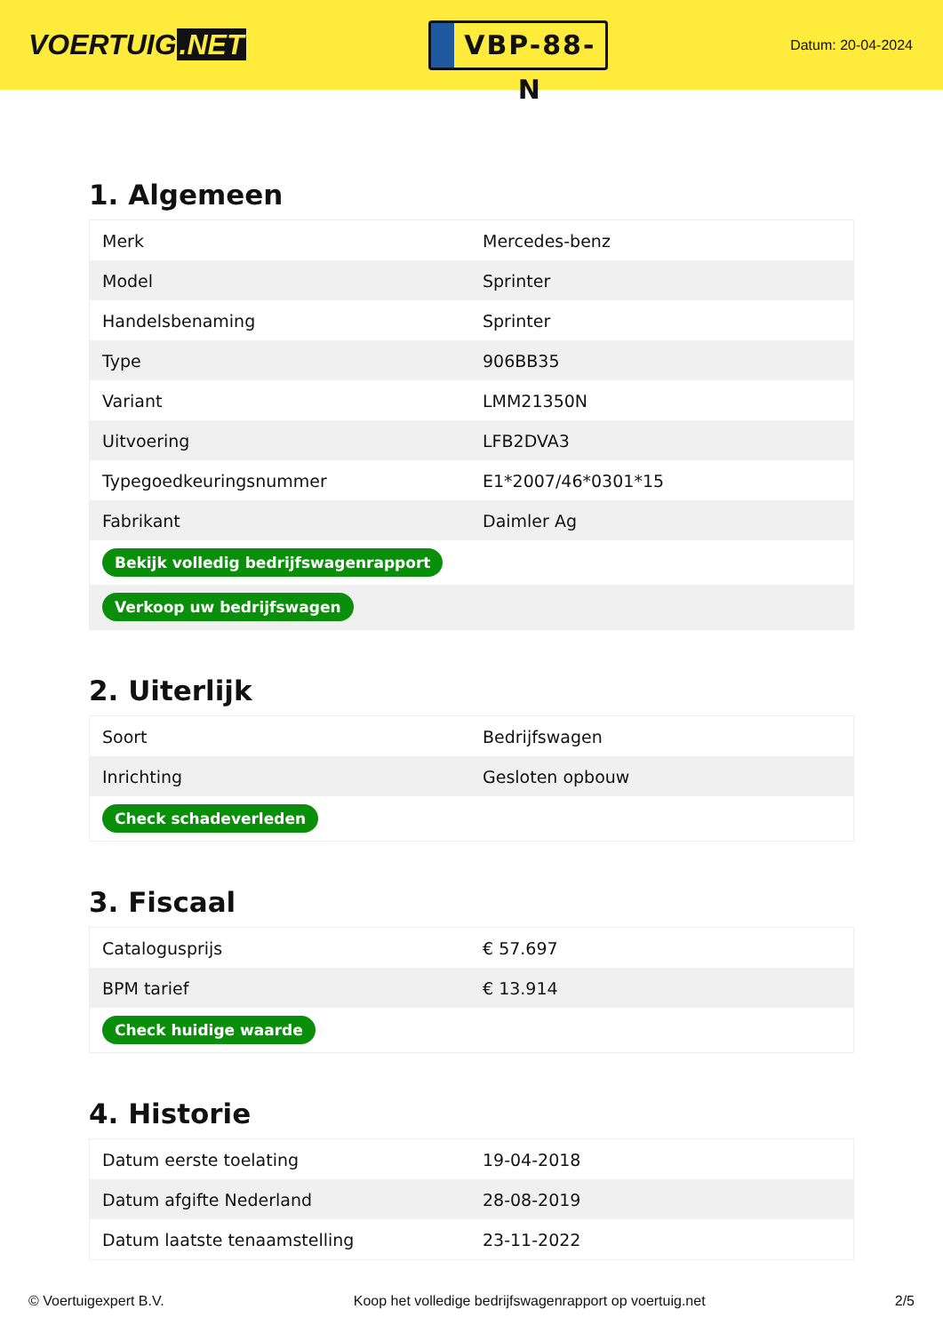VOERTUIG.NET
VBP-88-N
Datum: 20-04-2024
1. Algemeen
| Merk | Mercedes-benz |
| Model | Sprinter |
| Handelsbenaming | Sprinter |
| Type | 906BB35 |
| Variant | LMM21350N |
| Uitvoering | LFB2DVA3 |
| Typegoedkeuringsnummer | E1*2007/46*0301*15 |
| Fabrikant | Daimler Ag |
| Bekijk volledig bedrijfswagenrapport | |
| Verkoop uw bedrijfswagen | |
2. Uiterlijk
| Soort | Bedrijfswagen |
| Inrichting | Gesloten opbouw |
| Check schadeverleden | |
3. Fiscaal
| Catalogusprijs | € 57.697 |
| BPM tarief | € 13.914 |
| Check huidige waarde | |
4. Historie
| Datum eerste toelating | 19-04-2018 |
| Datum afgifte Nederland | 28-08-2019 |
| Datum laatste tenaamstelling | 23-11-2022 |
© Voertuigexpert B.V. Koop het volledige bedrijfswagenrapport op voertuig.net 2/5